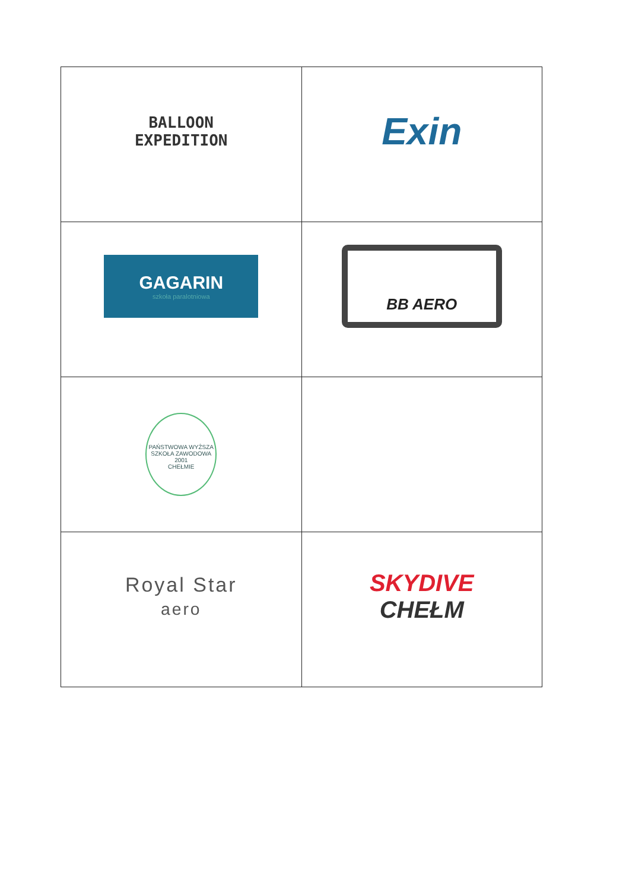| BALLOON EXPEDITION | Exin |
| GAGARIN szkoła paralotniowa | BB AERO |
| PAŃSTWOWA WYŻSZA SZKOŁA ZAWODOWA 2001 CHEŁMIE | |
| Royal Star aero | SKYDIVE CHEŁM |